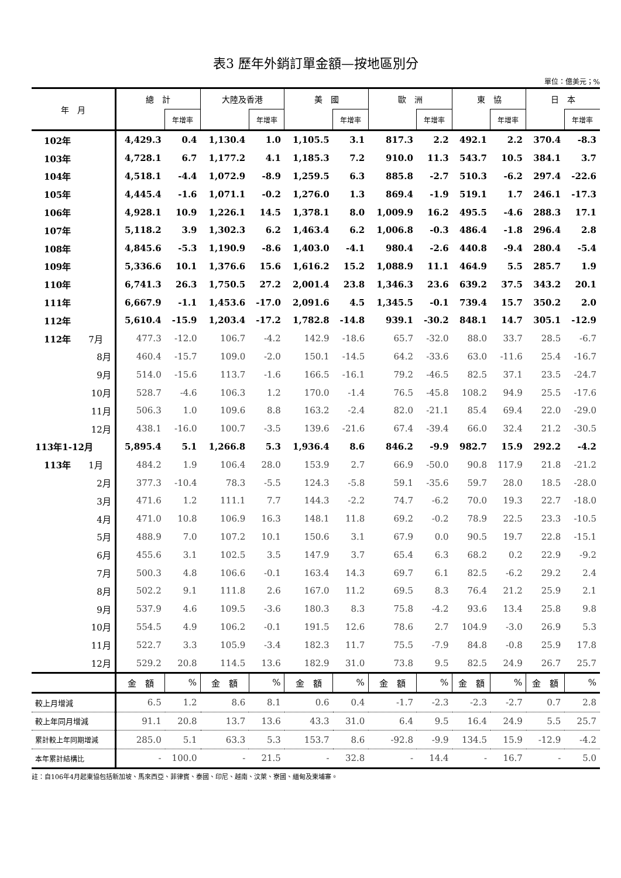表3 歷年外銷訂單金額—按地區別分
單位：億美元；%
| 年 月 | 總 計 | | 大陸及香港 | | 美 國 | | 歐 洲 | | 東 協 | | 日 本 | |
| --- | --- | --- | --- | --- | --- | --- | --- | --- | --- | --- | --- | --- |
| | | 年增率 | | 年增率 | | 年增率 | | 年增率 | | 年增率 | | 年增率 |
| 102年 | 4,429.3 | 0.4 | 1,130.4 | 1.0 | 1,105.5 | 3.1 | 817.3 | 2.2 | 492.1 | 2.2 | 370.4 | -8.3 |
| 103年 | 4,728.1 | 6.7 | 1,177.2 | 4.1 | 1,185.3 | 7.2 | 910.0 | 11.3 | 543.7 | 10.5 | 384.1 | 3.7 |
| 104年 | 4,518.1 | -4.4 | 1,072.9 | -8.9 | 1,259.5 | 6.3 | 885.8 | -2.7 | 510.3 | -6.2 | 297.4 | -22.6 |
| 105年 | 4,445.4 | -1.6 | 1,071.1 | -0.2 | 1,276.0 | 1.3 | 869.4 | -1.9 | 519.1 | 1.7 | 246.1 | -17.3 |
| 106年 | 4,928.1 | 10.9 | 1,226.1 | 14.5 | 1,378.1 | 8.0 | 1,009.9 | 16.2 | 495.5 | -4.6 | 288.3 | 17.1 |
| 107年 | 5,118.2 | 3.9 | 1,302.3 | 6.2 | 1,463.4 | 6.2 | 1,006.8 | -0.3 | 486.4 | -1.8 | 296.4 | 2.8 |
| 108年 | 4,845.6 | -5.3 | 1,190.9 | -8.6 | 1,403.0 | -4.1 | 980.4 | -2.6 | 440.8 | -9.4 | 280.4 | -5.4 |
| 109年 | 5,336.6 | 10.1 | 1,376.6 | 15.6 | 1,616.2 | 15.2 | 1,088.9 | 11.1 | 464.9 | 5.5 | 285.7 | 1.9 |
| 110年 | 6,741.3 | 26.3 | 1,750.5 | 27.2 | 2,001.4 | 23.8 | 1,346.3 | 23.6 | 639.2 | 37.5 | 343.2 | 20.1 |
| 111年 | 6,667.9 | -1.1 | 1,453.6 | -17.0 | 2,091.6 | 4.5 | 1,345.5 | -0.1 | 739.4 | 15.7 | 350.2 | 2.0 |
| 112年 | 5,610.4 | -15.9 | 1,203.4 | -17.2 | 1,782.8 | -14.8 | 939.1 | -30.2 | 848.1 | 14.7 | 305.1 | -12.9 |
| 112年 7月 | 477.3 | -12.0 | 106.7 | -4.2 | 142.9 | -18.6 | 65.7 | -32.0 | 88.0 | 33.7 | 28.5 | -6.7 |
| 8月 | 460.4 | -15.7 | 109.0 | -2.0 | 150.1 | -14.5 | 64.2 | -33.6 | 63.0 | -11.6 | 25.4 | -16.7 |
| 9月 | 514.0 | -15.6 | 113.7 | -1.6 | 166.5 | -16.1 | 79.2 | -46.5 | 82.5 | 37.1 | 23.5 | -24.7 |
| 10月 | 528.7 | -4.6 | 106.3 | 1.2 | 170.0 | -1.4 | 76.5 | -45.8 | 108.2 | 94.9 | 25.5 | -17.6 |
| 11月 | 506.3 | 1.0 | 109.6 | 8.8 | 163.2 | -2.4 | 82.0 | -21.1 | 85.4 | 69.4 | 22.0 | -29.0 |
| 12月 | 438.1 | -16.0 | 100.7 | -3.5 | 139.6 | -21.6 | 67.4 | -39.4 | 66.0 | 32.4 | 21.2 | -30.5 |
| 113年1-12月 | 5,895.4 | 5.1 | 1,266.8 | 5.3 | 1,936.4 | 8.6 | 846.2 | -9.9 | 982.7 | 15.9 | 292.2 | -4.2 |
| 113年 1月 | 484.2 | 1.9 | 106.4 | 28.0 | 153.9 | 2.7 | 66.9 | -50.0 | 90.8 | 117.9 | 21.8 | -21.2 |
| 2月 | 377.3 | -10.4 | 78.3 | -5.5 | 124.3 | -5.8 | 59.1 | -35.6 | 59.7 | 28.0 | 18.5 | -28.0 |
| 3月 | 471.6 | 1.2 | 111.1 | 7.7 | 144.3 | -2.2 | 74.7 | -6.2 | 70.0 | 19.3 | 22.7 | -18.0 |
| 4月 | 471.0 | 10.8 | 106.9 | 16.3 | 148.1 | 11.8 | 69.2 | -0.2 | 78.9 | 22.5 | 23.3 | -10.5 |
| 5月 | 488.9 | 7.0 | 107.2 | 10.1 | 150.6 | 3.1 | 67.9 | 0.0 | 90.5 | 19.7 | 22.8 | -15.1 |
| 6月 | 455.6 | 3.1 | 102.5 | 3.5 | 147.9 | 3.7 | 65.4 | 6.3 | 68.2 | 0.2 | 22.9 | -9.2 |
| 7月 | 500.3 | 4.8 | 106.6 | -0.1 | 163.4 | 14.3 | 69.7 | 6.1 | 82.5 | -6.2 | 29.2 | 2.4 |
| 8月 | 502.2 | 9.1 | 111.8 | 2.6 | 167.0 | 11.2 | 69.5 | 8.3 | 76.4 | 21.2 | 25.9 | 2.1 |
| 9月 | 537.9 | 4.6 | 109.5 | -3.6 | 180.3 | 8.3 | 75.8 | -4.2 | 93.6 | 13.4 | 25.8 | 9.8 |
| 10月 | 554.5 | 4.9 | 106.2 | -0.1 | 191.5 | 12.6 | 78.6 | 2.7 | 104.9 | -3.0 | 26.9 | 5.3 |
| 11月 | 522.7 | 3.3 | 105.9 | -3.4 | 182.3 | 11.7 | 75.5 | -7.9 | 84.8 | -0.8 | 25.9 | 17.8 |
| 12月 | 529.2 | 20.8 | 114.5 | 13.6 | 182.9 | 31.0 | 73.8 | 9.5 | 82.5 | 24.9 | 26.7 | 25.7 |
| | 金 額 | % | 金 額 | % | 金 額 | % | 金 額 | % | 金 額 | % | 金 額 | % |
| 較上月增減 | 6.5 | 1.2 | 8.6 | 8.1 | 0.6 | 0.4 | -1.7 | -2.3 | -2.3 | -2.7 | 0.7 | 2.8 |
| 較上年同月增減 | 91.1 | 20.8 | 13.7 | 13.6 | 43.3 | 31.0 | 6.4 | 9.5 | 16.4 | 24.9 | 5.5 | 25.7 |
| 累計較上年同期增減 | 285.0 | 5.1 | 63.3 | 5.3 | 153.7 | 8.6 | -92.8 | -9.9 | 134.5 | 15.9 | -12.9 | -4.2 |
| 本年累計結構比 | - | 100.0 | - | 21.5 | - | 32.8 | - | 14.4 | - | 16.7 | - | 5.0 |
註：自106年4月起東協包括新加坡、馬來西亞、菲律賓、泰國、印尼、越南、汶萊、寮國、緬甸及柬埔寨。